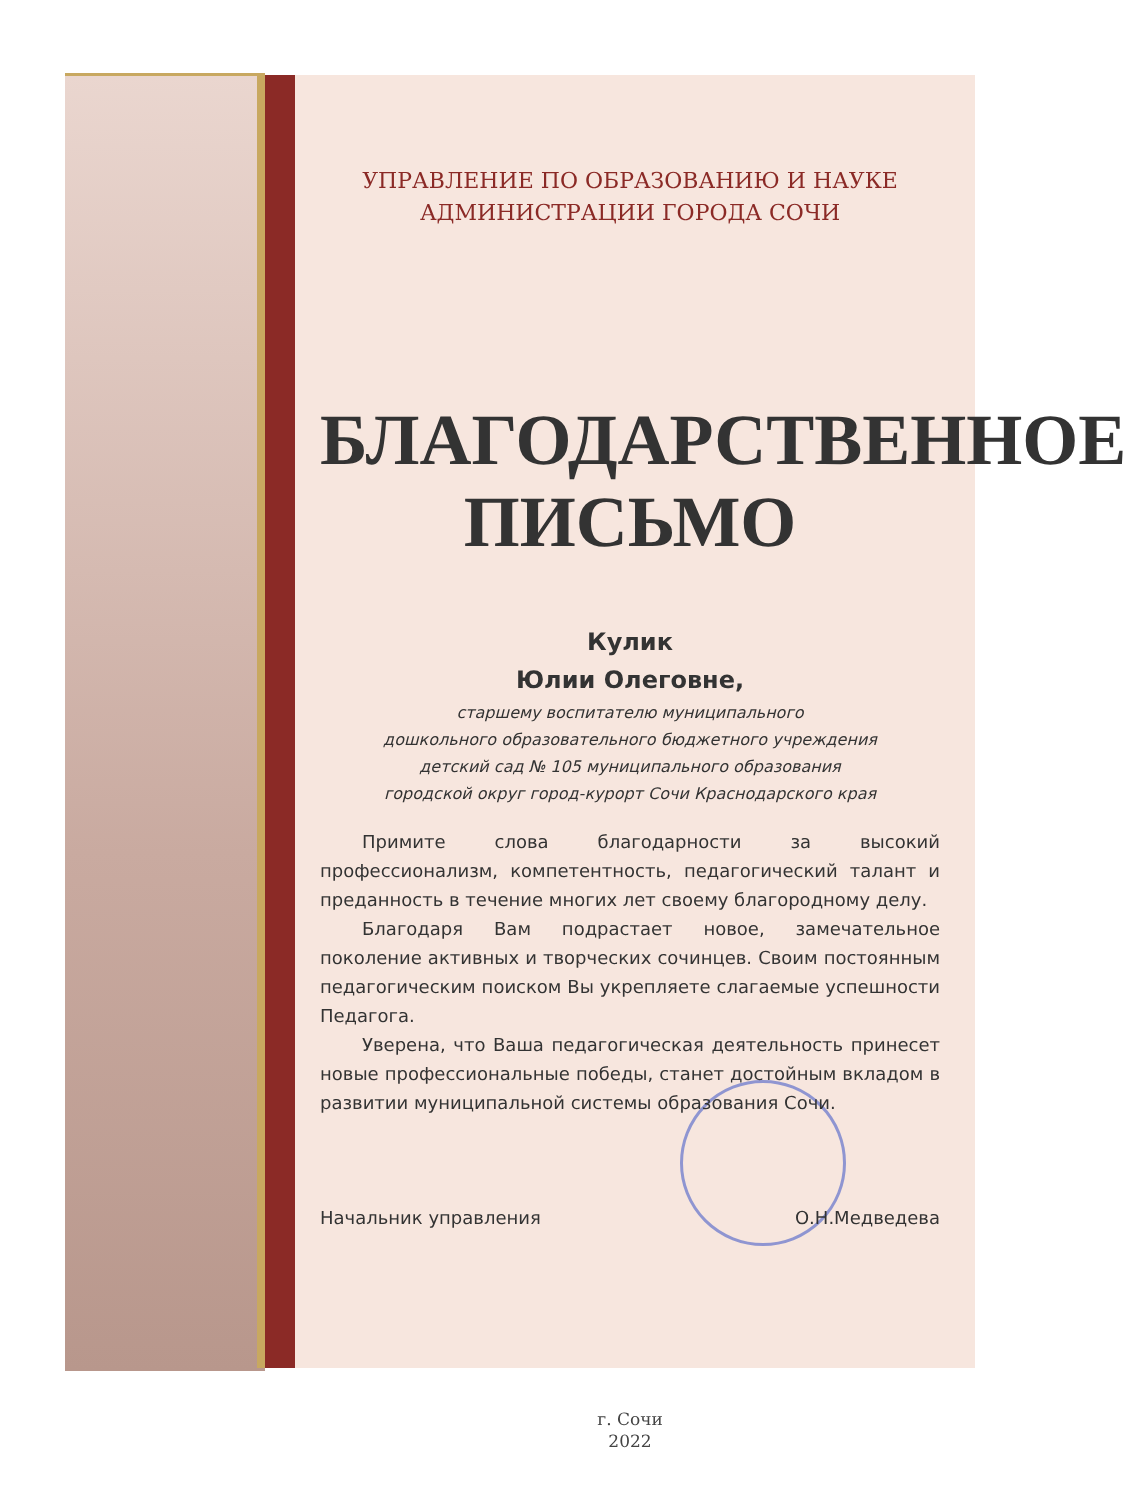УПРАВЛЕНИЕ ПО ОБРАЗОВАНИЮ И НАУКЕ
АДМИНИСТРАЦИИ ГОРОДА СОЧИ
БЛАГОДАРСТВЕННОЕ
ПИСЬМО
Кулик
Юлии Олеговне,
старшему воспитателю муниципального
дошкольного образовательного бюджетного учреждения
детский сад № 105 муниципального образования
городской округ город-курорт Сочи Краснодарского края
Примите слова благодарности за высокий профессионализм, компетентность, педагогический талант и преданность в течение многих лет своему благородному делу.
Благодаря Вам подрастает новое, замечательное поколение активных и творческих сочинцев. Своим постоянным педагогическим поиском Вы укрепляете слагаемые успешности Педагога.
Уверена, что Ваша педагогическая деятельность принесет новые профессиональные победы, станет достойным вкладом в развитии муниципальной системы образования Сочи.
Начальник управления О.Н.Медведева
г. Сочи
2022